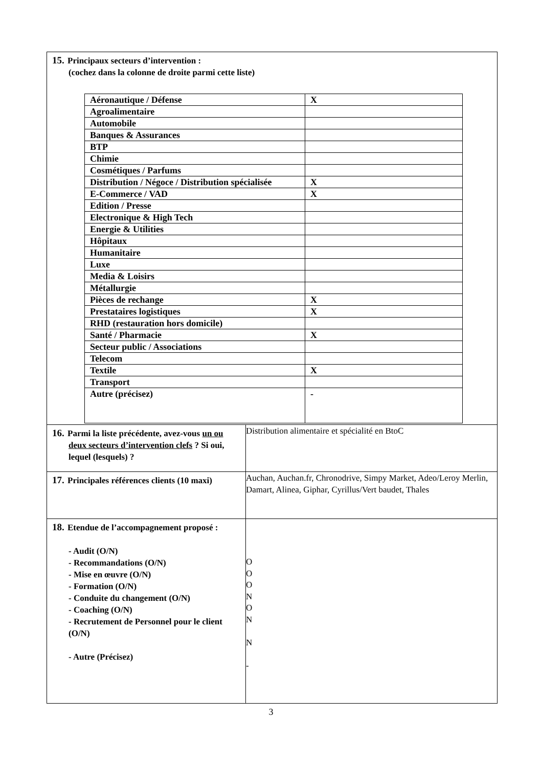| 15. Principaux secteurs d’intervention : (cochez dans la colonne de droite parmi cette liste) / Aéronautique / Défense / X / / Agroalimentaire / / / Automobile / / / Banques & Assurances / / / BTP / / / Chimie / / / Cosmétiques / Parfums / / / Distribution / Négoce / Distribution spécialisée / X / / E-Commerce / VAD / X / / Edition / Presse / / / Electronique & High Tech / / / Energie & Utilities / / / Hôpitaux / / / Humanitaire / / / Luxe / / / Media & Loisirs / / / Métallurgie / / / Pièces de rechange / X / / Prestataires logistiques / X / / RHD (restauration hors domicile) / / / Santé / Pharmacie / X / / Secteur public / Associations / / / Telecom / / / Textile / X / / Transport / / / Autre (précisez) / - / | |
| 16. Parmi la liste précédente, avez-vous un ou deux secteurs d’intervention clefs ? Si oui, lequel (lesquels) ? | Distribution alimentaire et spécialité en BtoC |
| 17. Principales références clients (10 maxi) | Auchan, Auchan.fr, Chronodrive, Simpy Market, Adeo/Leroy Merlin, Damart, Alinea, Giphar, Cyrillus/Vert baudet, Thales |
| 18. Etendue de l’accompagnement proposé : - Audit (O/N) - Recommandations (O/N) - Mise en œuvre (O/N) - Formation (O/N) - Conduite du changement (O/N) - Coaching (O/N) - Recrutement de Personnel pour le client (O/N) - Autre (Précisez) | O O O N O N N - |
3